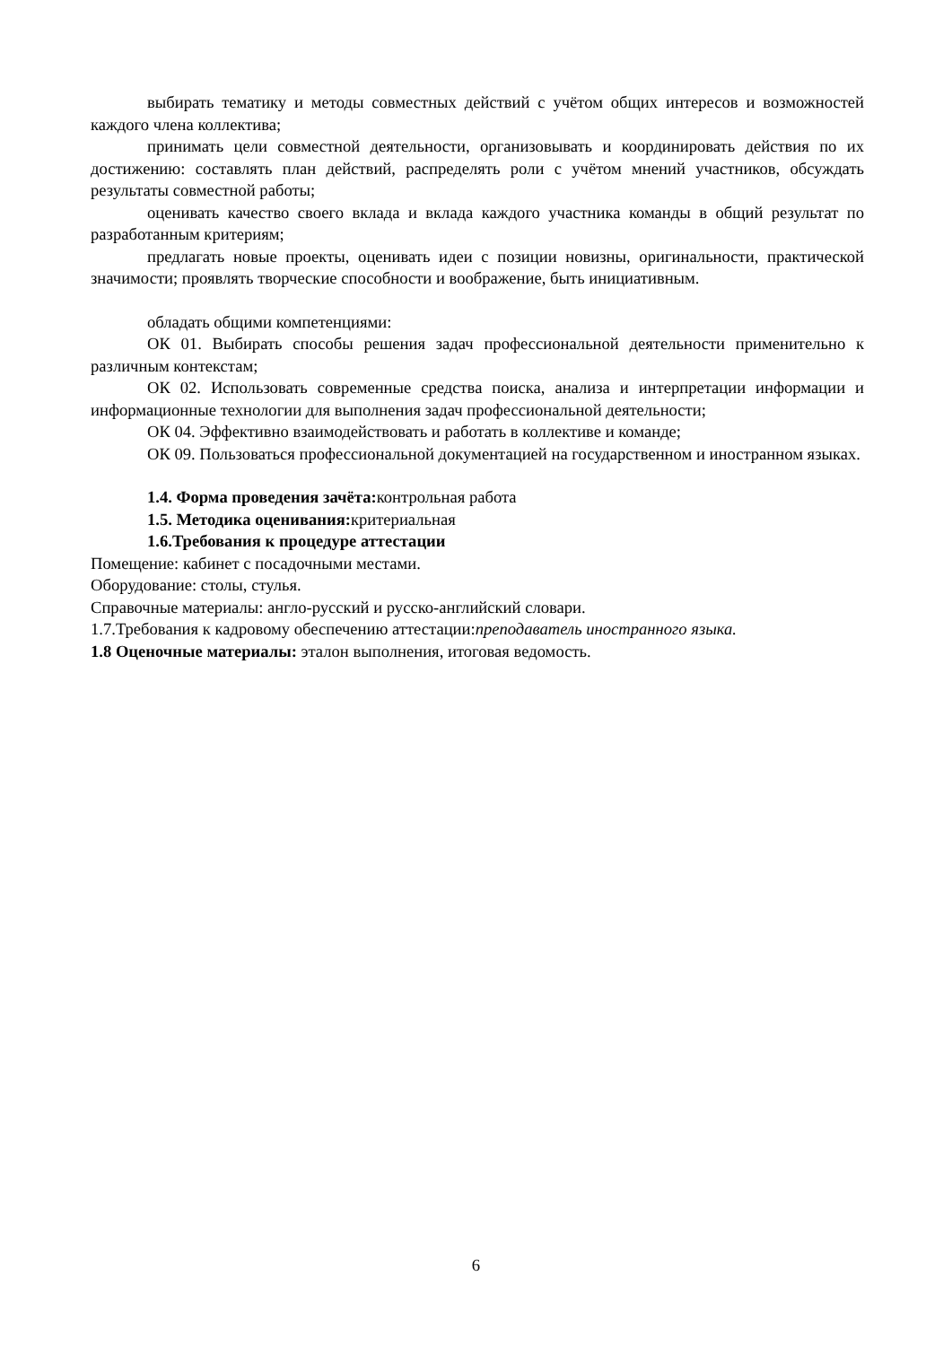выбирать тематику и методы совместных действий с учётом общих интересов и возможностей каждого члена коллектива;
принимать цели совместной деятельности, организовывать и координировать действия по их достижению: составлять план действий, распределять роли с учётом мнений участников, обсуждать результаты совместной работы;
оценивать качество своего вклада и вклада каждого участника команды в общий результат по разработанным критериям;
предлагать новые проекты, оценивать идеи с позиции новизны, оригинальности, практической значимости; проявлять творческие способности и воображение, быть инициативным.
обладать общими компетенциями:
ОК 01. Выбирать способы решения задач профессиональной деятельности применительно к различным контекстам;
ОК 02. Использовать современные средства поиска, анализа и интерпретации информации и информационные технологии для выполнения задач профессиональной деятельности;
ОК 04. Эффективно взаимодействовать и работать в коллективе и команде;
ОК 09. Пользоваться профессиональной документацией на государственном и иностранном языках.
1.4. Форма проведения зачёта: контрольная работа
1.5. Методика оценивания: критериальная
1.6.Требования к процедуре аттестации
Помещение: кабинет с посадочными местами.
Оборудование: столы, стулья.
Справочные материалы: англо-русский и русско-английский словари.
1.7.Требования к кадровому обеспечению аттестации:преподаватель иностранного языка.
1.8 Оценочные материалы: эталон выполнения, итоговая ведомость.
6